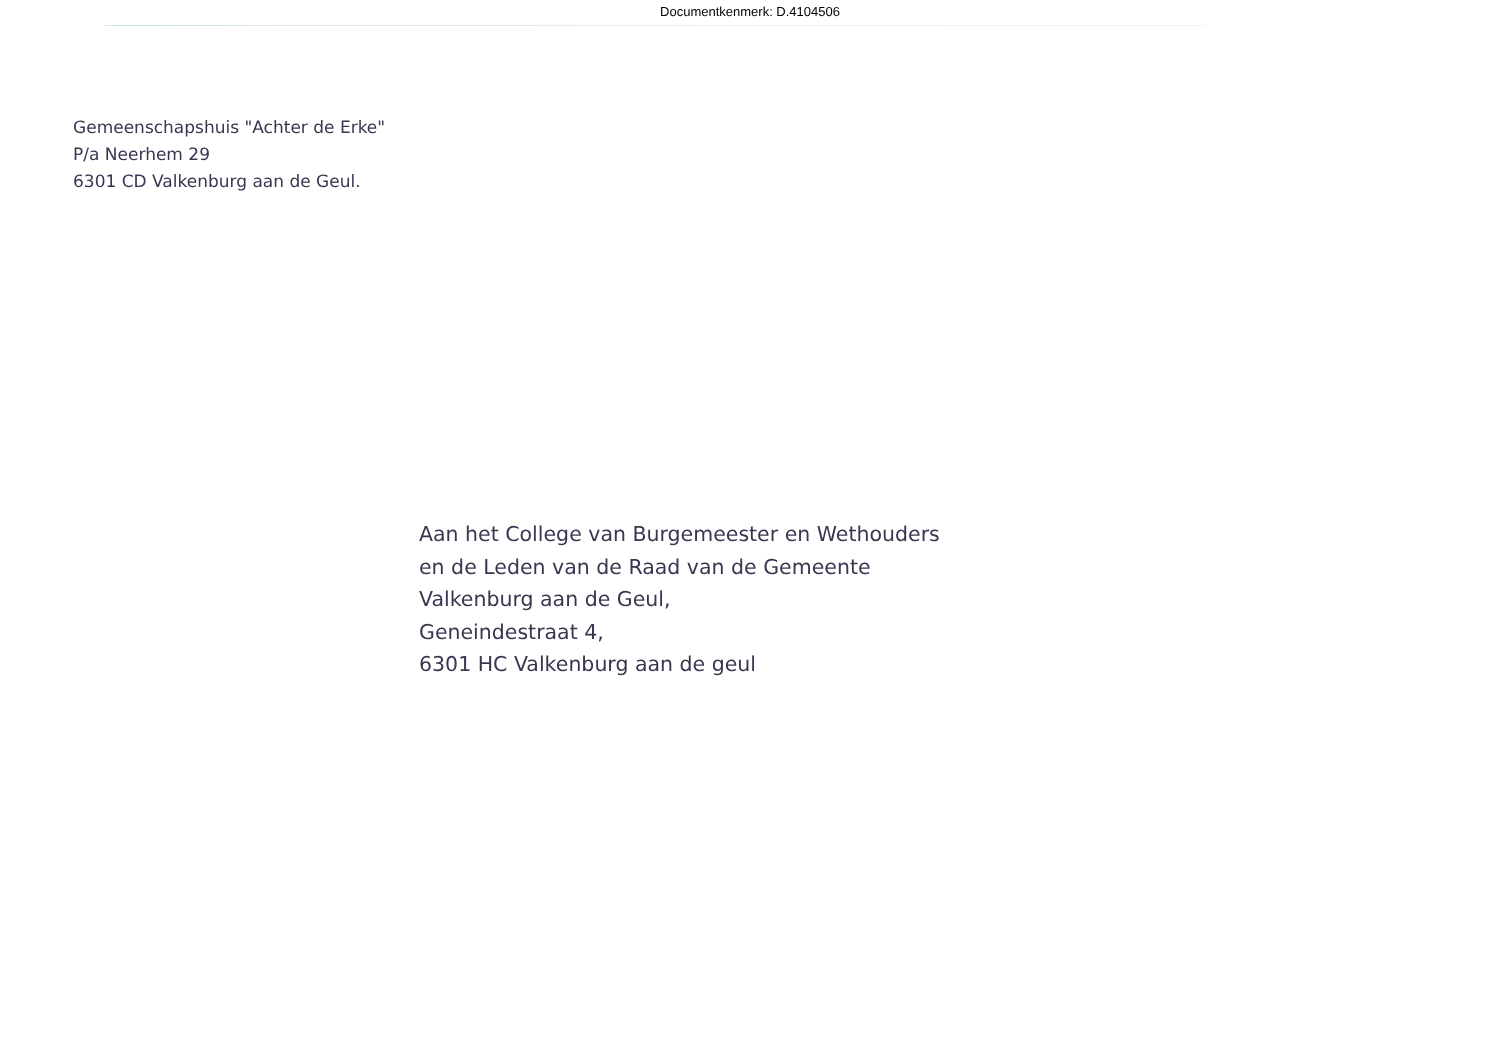Documentkenmerk: D.4104506
Gemeenschapshuis "Achter de Erke"
P/a Neerhem 29
6301 CD Valkenburg aan de Geul.
Aan het College van Burgemeester en Wethouders
en de Leden van de Raad van de Gemeente
Valkenburg aan de Geul,
Geneindestraat 4,
6301 HC Valkenburg aan de geul